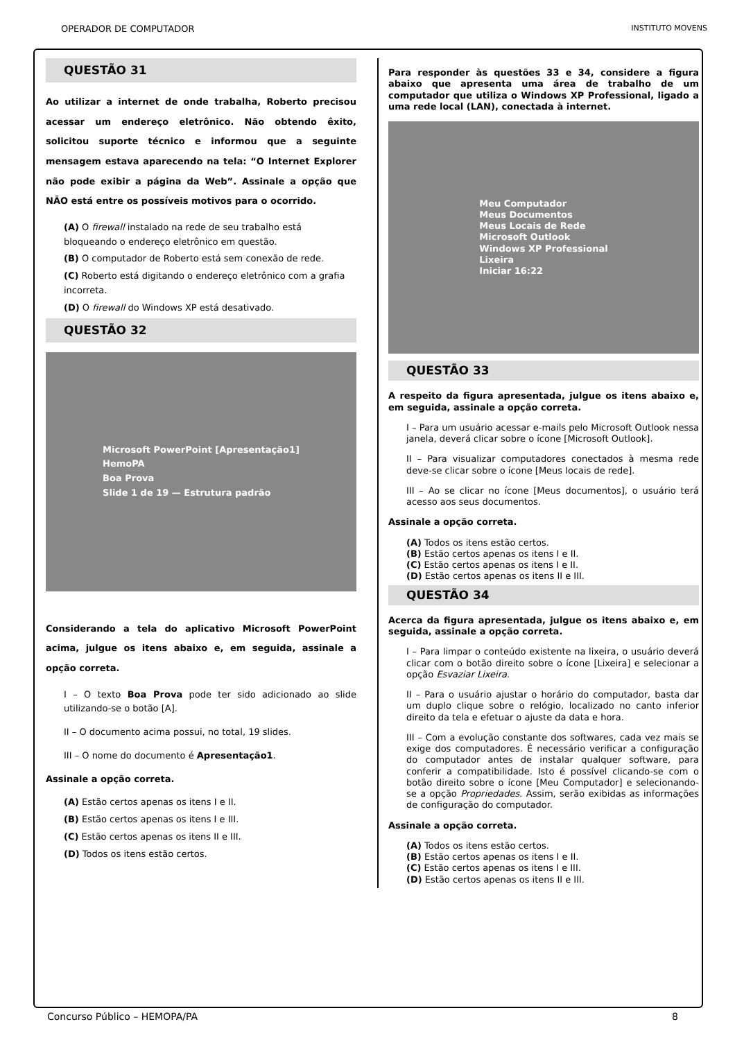OPERADOR DE COMPUTADOR INSTITUTO MOVENS
QUESTÃO 31
Ao utilizar a internet de onde trabalha, Roberto precisou acessar um endereço eletrônico. Não obtendo êxito, solicitou suporte técnico e informou que a seguinte mensagem estava aparecendo na tela: “O Internet Explorer não pode exibir a página da Web”. Assinale a opção que NÃO está entre os possíveis motivos para o ocorrido.
(A) O firewall instalado na rede de seu trabalho está bloqueando o endereço eletrônico em questão.
(B) O computador de Roberto está sem conexão de rede.
(C) Roberto está digitando o endereço eletrônico com a grafia incorreta.
(D) O firewall do Windows XP está desativado.
QUESTÃO 32
Microsoft PowerPoint [Apresentação1]
HemoPA
Boa Prova
Slide 1 de 19 — Estrutura padrão
Considerando a tela do aplicativo Microsoft PowerPoint acima, julgue os itens abaixo e, em seguida, assinale a opção correta.
I – O texto Boa Prova pode ter sido adicionado ao slide utilizando-se o botão [A].
II – O documento acima possui, no total, 19 slides.
III – O nome do documento é Apresentação1.
Assinale a opção correta.
(A) Estão certos apenas os itens I e II.
(B) Estão certos apenas os itens I e III.
(C) Estão certos apenas os itens II e III.
(D) Todos os itens estão certos.
Para responder às questões 33 e 34, considere a figura abaixo que apresenta uma área de trabalho de um computador que utiliza o Windows XP Professional, ligado a uma rede local (LAN), conectada à internet.
Meu Computador
Meus Documentos
Meus Locais de Rede
Microsoft Outlook
Windows XP Professional
Lixeira
Iniciar 16:22
QUESTÃO 33
A respeito da figura apresentada, julgue os itens abaixo e, em seguida, assinale a opção correta.
I – Para um usuário acessar e-mails pelo Microsoft Outlook nessa janela, deverá clicar sobre o ícone [Microsoft Outlook].
II – Para visualizar computadores conectados à mesma rede deve-se clicar sobre o ícone [Meus locais de rede].
III – Ao se clicar no ícone [Meus documentos], o usuário terá acesso aos seus documentos.
Assinale a opção correta.
(A) Todos os itens estão certos.
(B) Estão certos apenas os itens I e II.
(C) Estão certos apenas os itens I e II.
(D) Estão certos apenas os itens II e III.
QUESTÃO 34
Acerca da figura apresentada, julgue os itens abaixo e, em seguida, assinale a opção correta.
I – Para limpar o conteúdo existente na lixeira, o usuário deverá clicar com o botão direito sobre o ícone [Lixeira] e selecionar a opção Esvaziar Lixeira.
II – Para o usuário ajustar o horário do computador, basta dar um duplo clique sobre o relógio, localizado no canto inferior direito da tela e efetuar o ajuste da data e hora.
III – Com a evolução constante dos softwares, cada vez mais se exige dos computadores. É necessário verificar a configuração do computador antes de instalar qualquer software, para conferir a compatibilidade. Isto é possível clicando-se com o botão direito sobre o ícone [Meu Computador] e selecionando-se a opção Propriedades. Assim, serão exibidas as informações de configuração do computador.
Assinale a opção correta.
(A) Todos os itens estão certos.
(B) Estão certos apenas os itens I e II.
(C) Estão certos apenas os itens I e III.
(D) Estão certos apenas os itens II e III.
Concurso Público – HEMOPA/PA 8